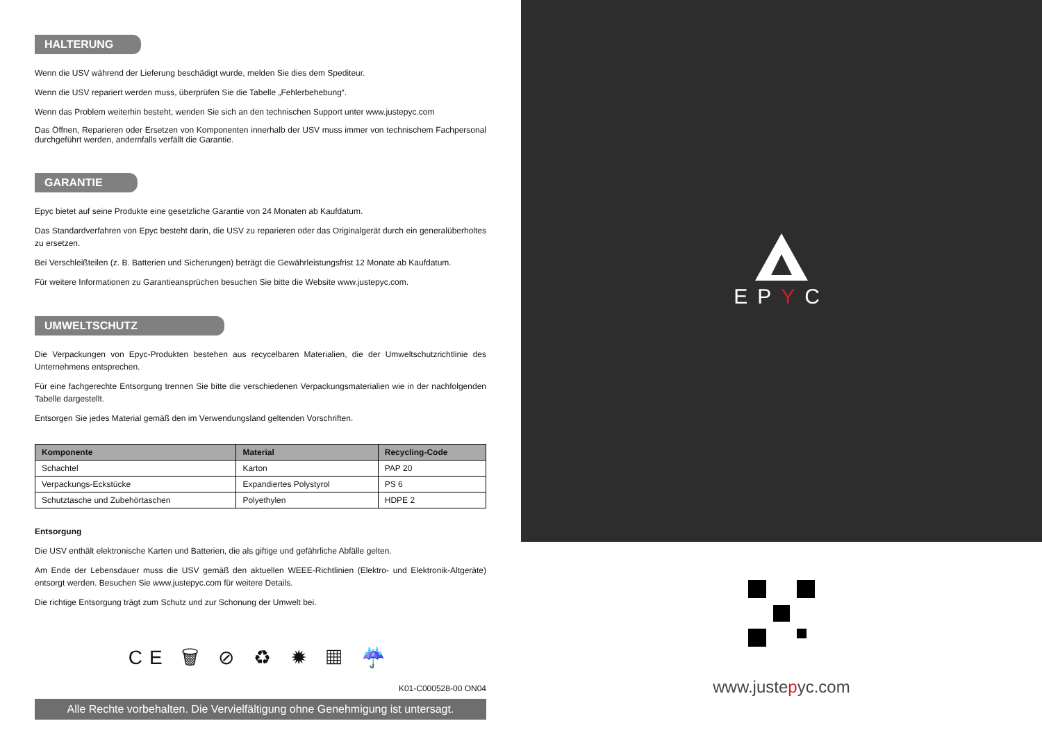HALTERUNG
Wenn die USV während der Lieferung beschädigt wurde, melden Sie dies dem Spediteur.
Wenn die USV repariert werden muss, überprüfen Sie die Tabelle „Fehlerbehebung“.
Wenn das Problem weiterhin besteht, wenden Sie sich an den technischen Support unter www.justepyc.com
Das Öffnen, Reparieren oder Ersetzen von Komponenten innerhalb der USV muss immer von technischem Fachpersonal durchgeführt werden, andernfalls verfällt die Garantie.
GARANTIE
Epyc bietet auf seine Produkte eine gesetzliche Garantie von 24 Monaten ab Kaufdatum.
Das Standardverfahren von Epyc besteht darin, die USV zu reparieren oder das Originalgerät durch ein generalüberholtes zu ersetzen.
Bei Verschleißteilen (z. B. Batterien und Sicherungen) beträgt die Gewährleistungsfrist 12 Monate ab Kaufdatum.
Für weitere Informationen zu Garantieansprüchen besuchen Sie bitte die Website www.justepyc.com.
UMWELTSCHUTZ
Die Verpackungen von Epyc-Produkten bestehen aus recycelbaren Materialien, die der Umweltschutzrichtlinie des Unternehmens entsprechen.
Für eine fachgerechte Entsorgung trennen Sie bitte die verschiedenen Verpackungsmaterialien wie in der nachfolgenden Tabelle dargestellt.
Entsorgen Sie jedes Material gemäß den im Verwendungsland geltenden Vorschriften.
| Komponente | Material | Recycling-Code |
| --- | --- | --- |
| Schachtel | Karton | PAP 20 |
| Verpackungs-Eckstücke | Expandiertes Polystyrol | PS 6 |
| Schutztasche und Zubehörtaschen | Polyethylen | HDPE 2 |
Entsorgung
Die USV enthält elektronische Karten und Batterien, die als giftige und gefährliche Abfälle gelten.
Am Ende der Lebensdauer muss die USV gemäß den aktuellen WEEE-Richtlinien (Elektro- und Elektronik-Altgeräte) entsorgt werden. Besuchen Sie www.justepyc.com für weitere Details.
Die richtige Entsorgung trägt zum Schutz und zur Schonung der Umwelt bei.
CE 🗑 ⊘ ♻ ✹ ▦ ☔
K01-C000528-00 ON04
Alle Rechte vorbehalten. Die Vervielfältigung ohne Genehmigung ist untersagt.
EPYC
www.justepyc.com